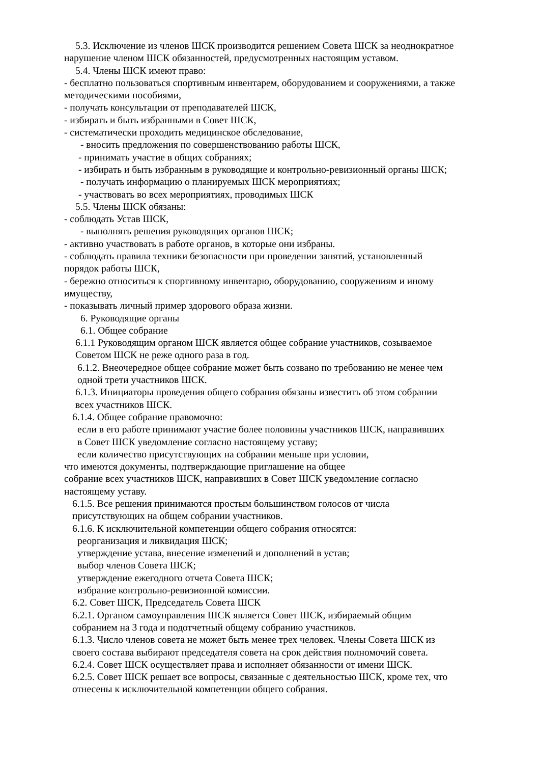5.3. Исключение из членов ШСК производится решением Совета ШСК за неоднократное
нарушение членом ШСК обязанностей, предусмотренных настоящим уставом.
5.4. Члены ШСК имеют право:
- бесплатно пользоваться спортивным инвентарем, оборудованием и сооружениями, а также методическими пособиями,
- получать консультации от преподавателей ШСК,
- избирать и быть избранными в Совет ШСК,
- систематически проходить медицинское обследование,
- вносить предложения по совершенствованию работы ШСК,
- принимать участие в общих собраниях;
- избирать и быть избранным в руководящие и контрольно-ревизионный органы ШСК;
- получать информацию о планируемых ШСК мероприятиях;
- участвовать во всех мероприятиях, проводимых ШСК
5.5. Члены ШСК обязаны:
- соблюдать Устав ШСК,
- выполнять решения руководящих органов ШСК;
- активно участвовать в работе органов, в которые они избраны.
- соблюдать правила техники безопасности при проведении занятий, установленный
порядок работы ШСК,
- бережно относиться к спортивному инвентарю, оборудованию, сооружениям и иному
имуществу,
- показывать личный пример здорового образа жизни.
6. Руководящие органы
6.1. Общее собрание
6.1.1 Руководящим органом ШСК является общее собрание участников, созываемое
Советом ШСК не реже одного раза в год.
6.1.2. Внеочередное общее собрание может быть созвано по требованию не менее чем
одной трети участников ШСК.
6.1.3. Инициаторы проведения общего собрания обязаны известить об этом собрании
всех участников ШСК.
6.1.4. Общее собрание правомочно:
если в его работе принимают участие более половины участников ШСК, направивших
в Совет ШСК уведомление согласно настоящему уставу;
если количество присутствующих на собрании меньше при условии,
что имеются документы, подтверждающие приглашение на общее
собрание всех участников ШСК, направивших в Совет ШСК уведомление согласно
настоящему уставу.
6.1.5. Все решения принимаются простым большинством голосов от числа
присутствующих на общем собрании участников.
6.1.6. К исключительной компетенции общего собрания относятся:
реорганизация и ликвидация ШСК;
утверждение устава, внесение изменений и дополнений в устав;
выбор членов Совета ШСК;
утверждение ежегодного отчета Совета ШСК;
избрание контрольно-ревизионной комиссии.
6.2. Совет ШСК, Председатель Совета ШСК
6.2.1. Органом самоуправления ШСК является Совет ШСК, избираемый общим
собранием на 3 года и подотчетный общему собранию участников.
6.1.3. Число членов совета не может быть менее трех человек. Члены Совета ШСК из
своего состава выбирают председателя совета на срок действия полномочий совета.
6.2.4. Совет ШСК осуществляет права и исполняет обязанности от имени ШСК.
6.2.5. Совет ШСК решает все вопросы, связанные с деятельностью ШСК, кроме тех, что
отнесены к исключительной компетенции общего собрания.